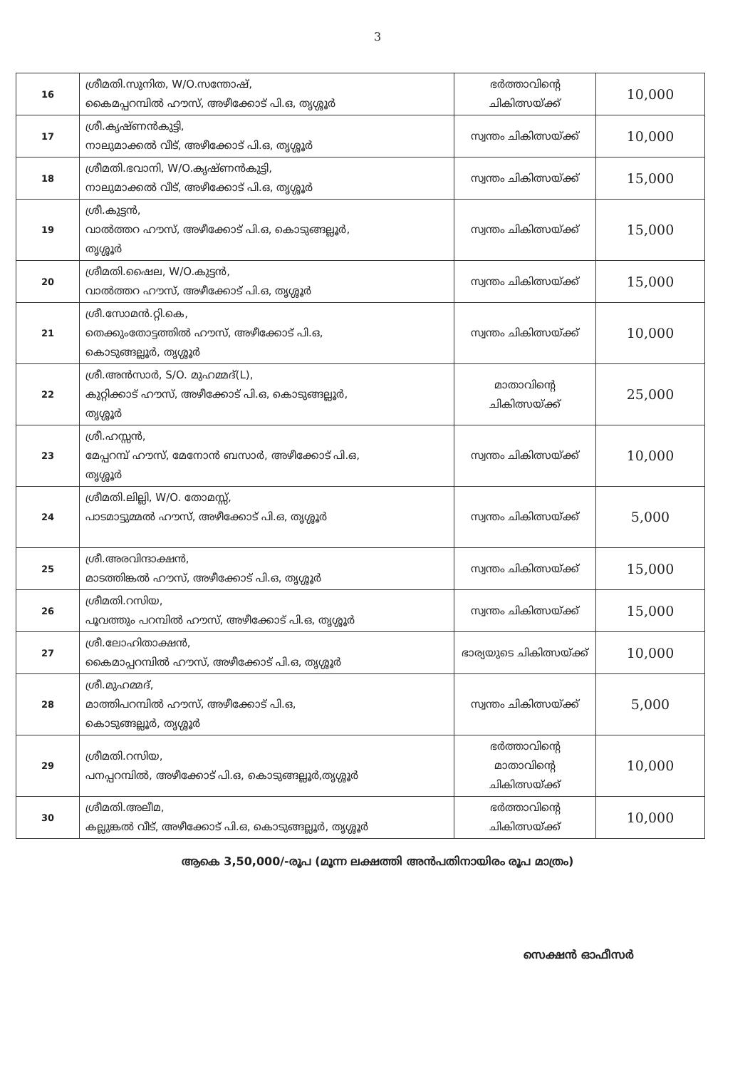3
| 16 | ശ്രീമതി.സുനിത, W/O.സന്തോഷ്, കൈമപ്പറമ്പിൽ ഹൗസ്, അഴീക്കോട് പി.ഒ, തൃശ്ശൂർ | ഭർത്താവിന്റെ ചികിത്സയ്ക്ക് | 10,000 |
| 17 | ശ്രീ.കൃഷ്ണൻകുട്ടി, നാലുമാക്കൽ വീട്, അഴീക്കോട് പി.ഒ, തൃശ്ശൂർ | സ്വന്തം ചികിത്സയ്ക്ക് | 10,000 |
| 18 | ശ്രീമതി.ഭവാനി, W/O.കൃഷ്ണൻകുട്ടി, നാലുമാക്കൽ വീട്, അഴീക്കോട് പി.ഒ, തൃശ്ശൂർ | സ്വന്തം ചികിത്സയ്ക്ക് | 15,000 |
| 19 | ശ്രീ.കുട്ടൻ, വാൽത്തറ ഹൗസ്, അഴീക്കോട് പി.ഒ, കൊടുങ്ങല്ലൂർ, തൃശ്ശൂർ | സ്വന്തം ചികിത്സയ്ക്ക് | 15,000 |
| 20 | ശ്രീമതി.ഷൈല, W/O.കുട്ടൻ, വാൽത്തറ ഹൗസ്, അഴീക്കോട് പി.ഒ, തൃശ്ശൂർ | സ്വന്തം ചികിത്സയ്ക്ക് | 15,000 |
| 21 | ശ്രീ.സോമൻ.റ്റി.കെ, തെക്കുംതോട്ടത്തിൽ ഹൗസ്, അഴീക്കോട് പി.ഒ, കൊടുങ്ങല്ലൂർ, തൃശ്ശൂർ | സ്വന്തം ചികിത്സയ്ക്ക് | 10,000 |
| 22 | ശ്രീ.അൻസാർ, S/O. മുഹമ്മദ്(L), കുറ്റിക്കാട് ഹൗസ്, അഴീക്കോട് പി.ഒ, കൊടുങ്ങല്ലൂർ, തൃശ്ശൂർ | മാതാവിന്റെ ചികിത്സയ്ക്ക് | 25,000 |
| 23 | ശ്രീ.ഹസ്സൻ, മേപ്പറമ്പ് ഹൗസ്, മേനോൻ ബസാർ, അഴീക്കോട് പി.ഒ, തൃശ്ശൂർ | സ്വന്തം ചികിത്സയ്ക്ക് | 10,000 |
| 24 | ശ്രീമതി.ലില്ലി, W/O. തോമസ്സ്, പാടമാട്ടുമ്മൽ ഹൗസ്, അഴീക്കോട് പി.ഒ, തൃശ്ശൂർ | സ്വന്തം ചികിത്സയ്ക്ക് | 5,000 |
| 25 | ശ്രീ.അരവിന്ദാക്ഷൻ, മാടത്തിങ്കൽ ഹൗസ്, അഴീക്കോട് പി.ഒ, തൃശ്ശൂർ | സ്വന്തം ചികിത്സയ്ക്ക് | 15,000 |
| 26 | ശ്രീമതി.റസിയ, പൂവത്തും പറമ്പിൽ ഹൗസ്, അഴീക്കോട് പി.ഒ, തൃശ്ശൂർ | സ്വന്തം ചികിത്സയ്ക്ക് | 15,000 |
| 27 | ശ്രീ.ലോഹിതാക്ഷൻ, കൈമാപ്പറമ്പിൽ ഹൗസ്, അഴീക്കോട് പി.ഒ, തൃശ്ശൂർ | ഭാര്യയുടെ ചികിത്സയ്ക്ക് | 10,000 |
| 28 | ശ്രീ.മുഹമ്മദ്, മാത്തിപറമ്പിൽ ഹൗസ്, അഴീക്കോട് പി.ഒ, കൊടുങ്ങല്ലൂർ, തൃശ്ശൂർ | സ്വന്തം ചികിത്സയ്ക്ക് | 5,000 |
| 29 | ശ്രീമതി.റസിയ, പനപ്പറമ്പിൽ, അഴീക്കോട് പി.ഒ, കൊടുങ്ങല്ലൂർ,തൃശ്ശൂർ | ഭർത്താവിന്റെ മാതാവിന്റെ ചികിത്സയ്ക്ക് | 10,000 |
| 30 | ശ്രീമതി.അലീമ, കല്ലുങ്കൽ വീട്, അഴീക്കോട് പി.ഒ, കൊടുങ്ങല്ലൂർ, തൃശ്ശൂർ | ഭർത്താവിന്റെ ചികിത്സയ്ക്ക് | 10,000 |
ആകെ 3,50,000/-രൂപ (മൂന്ന ലക്ഷത്തി അൻപതിനായിരം രൂപ മാത്രം)
സെക്ഷൻ ഓഫീസർ